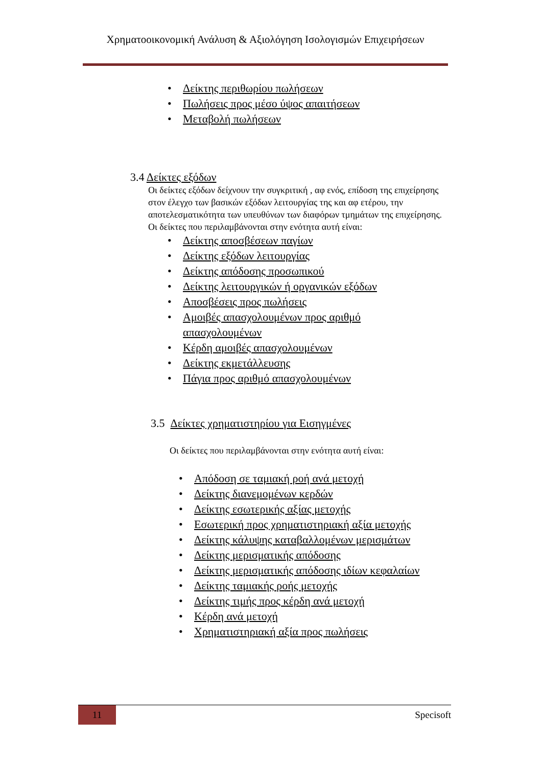Χρηματοοικονομική Ανάλυση & Αξιολόγηση Ισολογισμών Επιχειρήσεων
Δείκτης περιθωρίου πωλήσεων
Πωλήσεις προς μέσο ύψος απαιτήσεων
Μεταβολή πωλήσεων
3.4 Δείκτες εξόδων
Οι δείκτες εξόδων δείχνουν την συγκριτική , αφ ενός, επίδοση της επιχείρησης στον έλεγχο των βασικών εξόδων λειτουργίας της και αφ ετέρου, την αποτελεσματικότητα των υπευθύνων των διαφόρων τμημάτων της επιχείρησης.
Οι δείκτες που περιλαμβάνονται στην ενότητα αυτή είναι:
Δείκτης αποσβέσεων παγίων
Δείκτης εξόδων λειτουργίας
Δείκτης απόδοσης προσωπικού
Δείκτης λειτουργικών ή οργανικών εξόδων
Αποσβέσεις προς πωλήσεις
Αμοιβές απασχολουμένων προς αριθμό απασχολουμένων
Κέρδη αμοιβές απασχολουμένων
Δείκτης εκμετάλλευσης
Πάγια προς αριθμό απασχολουμένων
3.5 Δείκτες χρηματιστηρίου για Εισηγμένες
Οι δείκτες που περιλαμβάνονται στην ενότητα αυτή είναι:
Απόδοση σε ταμιακή ροή ανά μετοχή
Δείκτης διανεμομένων κερδών
Δείκτης εσωτερικής αξίας μετοχής
Εσωτερική προς χρηματιστηριακή αξία μετοχής
Δείκτης κάλυψης καταβαλλομένων μερισμάτων
Δείκτης μερισματικής απόδοσης
Δείκτης μερισματικής απόδοσης ιδίων κεφαλαίων
Δείκτης ταμιακής ροής μετοχής
Δείκτης τιμής προς κέρδη ανά μετοχή
Κέρδη ανά μετοχή
Χρηματιστηριακή αξία προς πωλήσεις
11
Specisoft